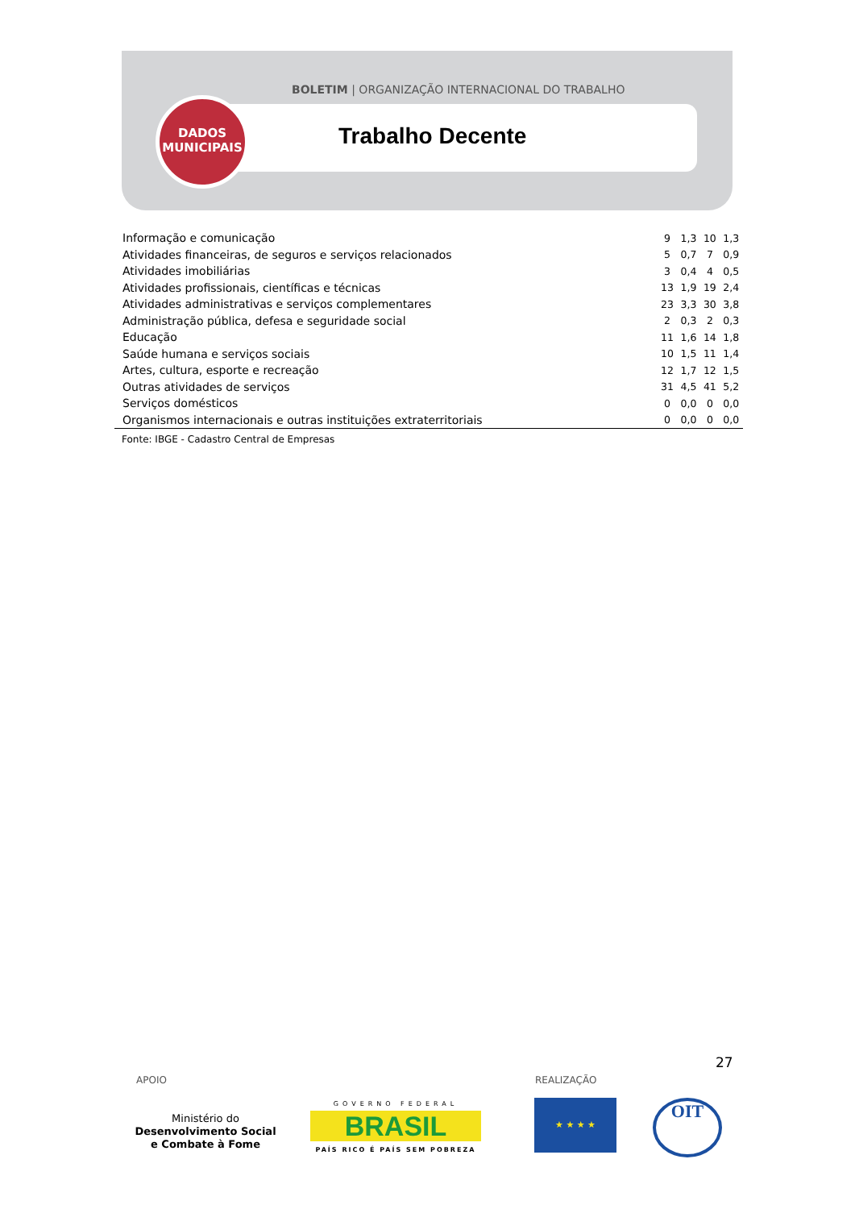BOLETIM | ORGANIZAÇÃO INTERNACIONAL DO TRABALHO
DADOS
MUNICIPAIS
Trabalho Decente
| Informação e comunicação | 9 | 1,3 | 10 | 1,3 |
| Atividades financeiras, de seguros e serviços relacionados | 5 | 0,7 | 7 | 0,9 |
| Atividades imobiliárias | 3 | 0,4 | 4 | 0,5 |
| Atividades profissionais, científicas e técnicas | 13 | 1,9 | 19 | 2,4 |
| Atividades administrativas e serviços complementares | 23 | 3,3 | 30 | 3,8 |
| Administração pública, defesa e seguridade social | 2 | 0,3 | 2 | 0,3 |
| Educação | 11 | 1,6 | 14 | 1,8 |
| Saúde humana e serviços sociais | 10 | 1,5 | 11 | 1,4 |
| Artes, cultura, esporte e recreação | 12 | 1,7 | 12 | 1,5 |
| Outras atividades de serviços | 31 | 4,5 | 41 | 5,2 |
| Serviços domésticos | 0 | 0,0 | 0 | 0,0 |
| Organismos internacionais e outras instituições extraterritoriais | 0 | 0,0 | 0 | 0,0 |
Fonte: IBGE - Cadastro Central de Empresas
27
APOIO REALIZAÇÃO
Ministério do
Desenvolvimento Social
e Combate à Fome
GOVERNO FEDERAL
BRASIL
PAÍS RICO É PAÍS SEM POBREZA
★ ★ ★ ★ OIT